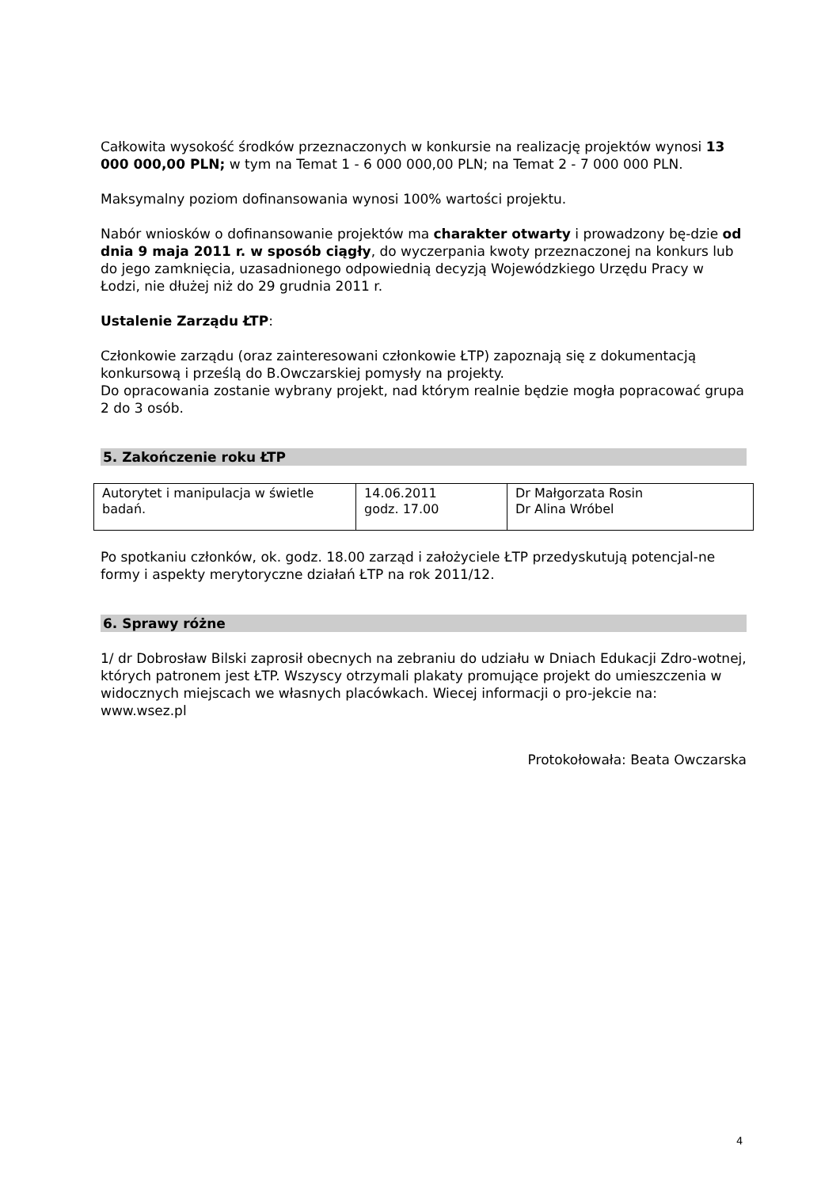Całkowita wysokość środków przeznaczonych w konkursie na realizację projektów wynosi 13 000 000,00 PLN; w tym na Temat 1 - 6 000 000,00 PLN; na Temat 2 - 7 000 000 PLN.
Maksymalny poziom dofinansowania wynosi 100% wartości projektu.
Nabór wniosków o dofinansowanie projektów ma charakter otwarty i prowadzony bę-dzie od dnia 9 maja 2011 r. w sposób ciągły, do wyczerpania kwoty przeznaczonej na konkurs lub do jego zamknięcia, uzasadnionego odpowiednią decyzją Wojewódzkiego Urzędu Pracy w Łodzi, nie dłużej niż do 29 grudnia 2011 r.
Ustalenie Zarządu ŁTP:
Członkowie zarządu (oraz zainteresowani członkowie ŁTP) zapoznają się z dokumentacją konkursową i prześlą do B.Owczarskiej pomysły na projekty.
Do opracowania zostanie wybrany projekt, nad którym realnie będzie mogła popracować grupa 2 do 3 osób.
5. Zakończenie roku ŁTP
| Autorytet i manipulacja w świetle badań. | 14.06.2011 godz. 17.00 | Dr Małgorzata Rosin Dr Alina Wróbel |
Po spotkaniu członków, ok. godz. 18.00 zarząd i założyciele ŁTP przedyskutują potencjal-ne formy i aspekty merytoryczne działań ŁTP na rok 2011/12.
6. Sprawy różne
1/ dr Dobrosław Bilski zaprosił obecnych na zebraniu do udziału w Dniach Edukacji Zdro-wotnej, których patronem jest ŁTP. Wszyscy otrzymali plakaty promujące projekt do umieszczenia w widocznych miejscach we własnych placówkach. Wiecej informacji o pro-jekcie na: www.wsez.pl
Protokołowała: Beata Owczarska
4